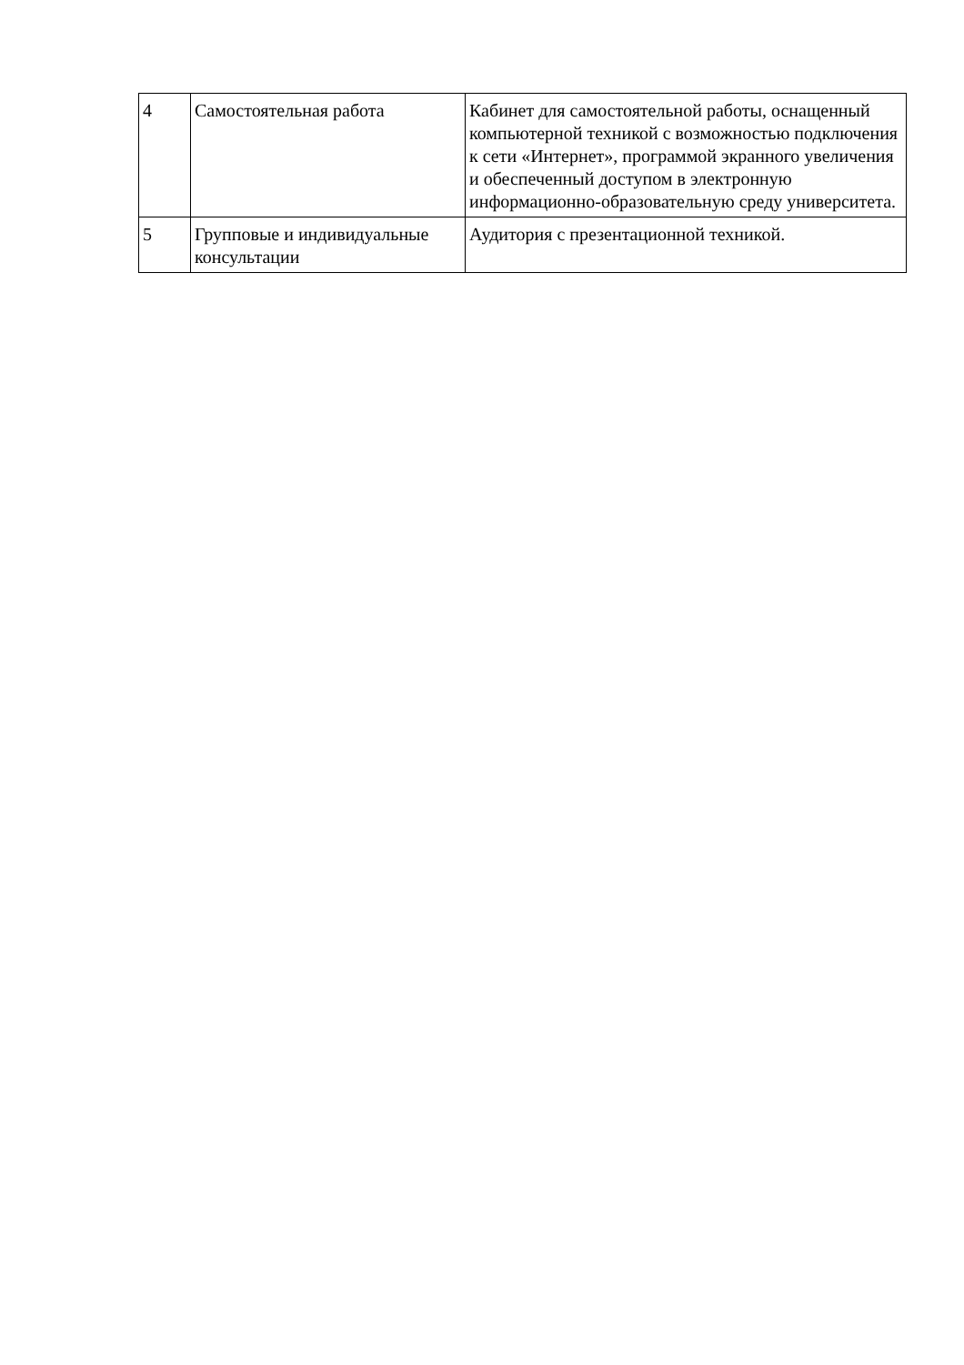| 4 | Самостоятельная работа | Кабинет для самостоятельной работы, оснащенный компьютерной техникой с возможностью подключения к сети «Интернет», программой экранного увеличения и обеспеченный доступом в электронную информационно-образовательную среду университета. |
| 5 | Групповые и индивидуальные консультации | Аудитория с презентационной техникой. |